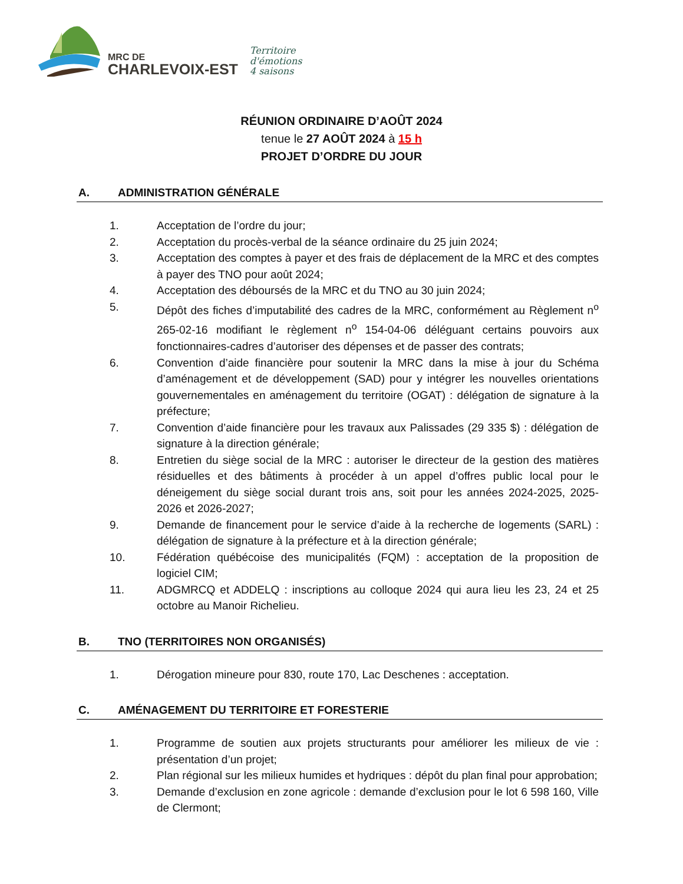MRC DE
CHARLEVOIX-EST
Territoire
d'émotions
4 saisons
RÉUNION ORDINAIRE D’AOÛT 2024
tenue le 27 AOÛT 2024 à 15 h
PROJET D’ORDRE DU JOUR
A. ADMINISTRATION GÉNÉRALE
1. Acceptation de l’ordre du jour;
2. Acceptation du procès-verbal de la séance ordinaire du 25 juin 2024;
3. Acceptation des comptes à payer et des frais de déplacement de la MRC et des comptes à payer des TNO pour août 2024;
4. Acceptation des déboursés de la MRC et du TNO au 30 juin 2024;
5. Dépôt des fiches d’imputabilité des cadres de la MRC, conformément au Règlement n<sup>o</sup> 265-02-16 modifiant le règlement n<sup>o</sup> 154-04-06 déléguant certains pouvoirs aux fonctionnaires-cadres d’autoriser des dépenses et de passer des contrats;
6. Convention d’aide financière pour soutenir la MRC dans la mise à jour du Schéma d’aménagement et de développement (SAD) pour y intégrer les nouvelles orientations gouvernementales en aménagement du territoire (OGAT) : délégation de signature à la préfecture;
7. Convention d’aide financière pour les travaux aux Palissades (29 335 $) : délégation de signature à la direction générale;
8. Entretien du siège social de la MRC : autoriser le directeur de la gestion des matières résiduelles et des bâtiments à procéder à un appel d’offres public local pour le déneigement du siège social durant trois ans, soit pour les années 2024-2025, 2025-2026 et 2026-2027;
9. Demande de financement pour le service d’aide à la recherche de logements (SARL) : délégation de signature à la préfecture et à la direction générale;
10. Fédération québécoise des municipalités (FQM) : acceptation de la proposition de logiciel CIM;
11. ADGMRCQ et ADDELQ : inscriptions au colloque 2024 qui aura lieu les 23, 24 et 25 octobre au Manoir Richelieu.
B. TNO (TERRITOIRES NON ORGANISÉS)
1. Dérogation mineure pour 830, route 170, Lac Deschenes : acceptation.
C. AMÉNAGEMENT DU TERRITOIRE ET FORESTERIE
1. Programme de soutien aux projets structurants pour améliorer les milieux de vie : présentation d’un projet;
2. Plan régional sur les milieux humides et hydriques : dépôt du plan final pour approbation;
3. Demande d’exclusion en zone agricole : demande d’exclusion pour le lot 6 598 160, Ville de Clermont;